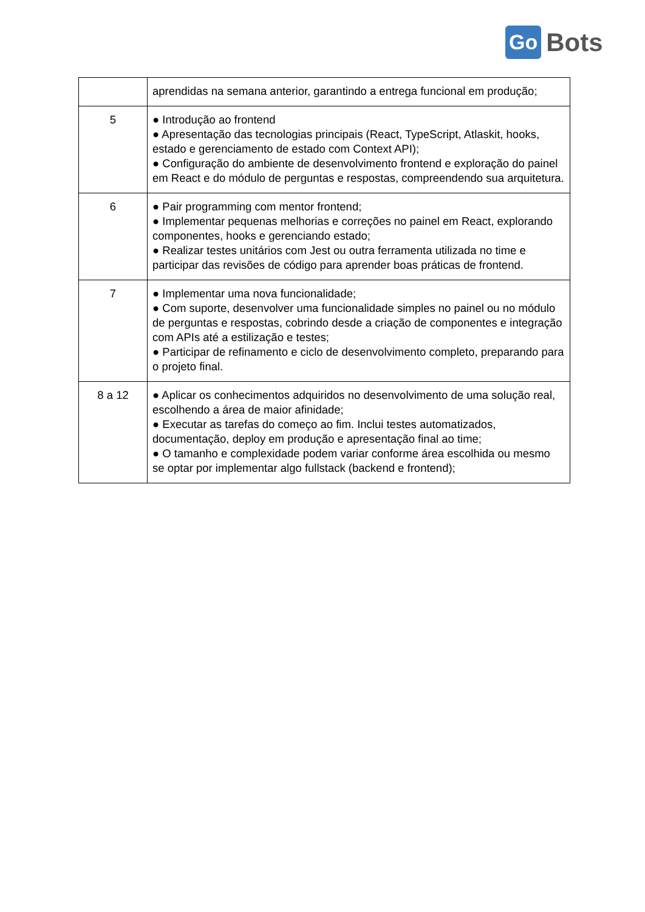Go Bots
| | aprendidas na semana anterior, garantindo a entrega funcional em produção; |
| 5 | ● Introdução ao frontend ● Apresentação das tecnologias principais (React, TypeScript, Atlaskit, hooks, estado e gerenciamento de estado com Context API); ● Configuração do ambiente de desenvolvimento frontend e exploração do painel em React e do módulo de perguntas e respostas, compreendendo sua arquitetura. |
| 6 | ● Pair programming com mentor frontend; ● Implementar pequenas melhorias e correções no painel em React, explorando componentes, hooks e gerenciando estado; ● Realizar testes unitários com Jest ou outra ferramenta utilizada no time e participar das revisões de código para aprender boas práticas de frontend. |
| 7 | ● Implementar uma nova funcionalidade; ● Com suporte, desenvolver uma funcionalidade simples no painel ou no módulo de perguntas e respostas, cobrindo desde a criação de componentes e integração com APIs até a estilização e testes; ● Participar de refinamento e ciclo de desenvolvimento completo, preparando para o projeto final. |
| 8 a 12 | ● Aplicar os conhecimentos adquiridos no desenvolvimento de uma solução real, escolhendo a área de maior afinidade; ● Executar as tarefas do começo ao fim. Inclui testes automatizados, documentação, deploy em produção e apresentação final ao time; ● O tamanho e complexidade podem variar conforme área escolhida ou mesmo se optar por implementar algo fullstack (backend e frontend); |